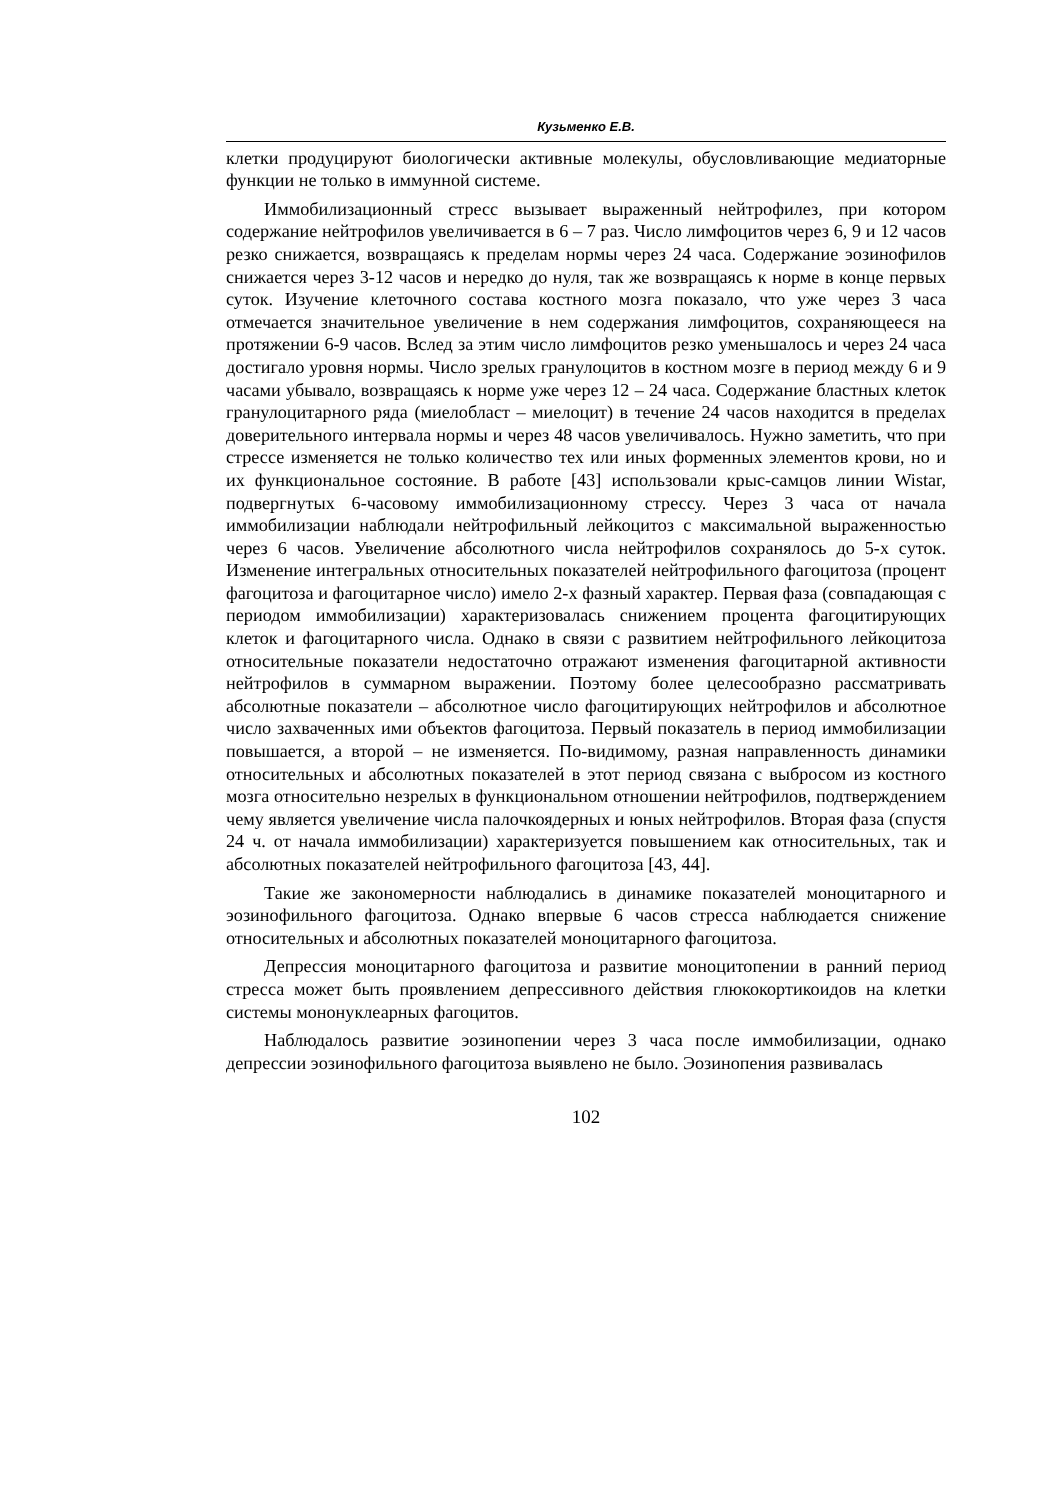Кузьменко Е.В.
клетки продуцируют биологически активные молекулы, обусловливающие медиаторные функции не только в иммунной системе.
Иммобилизационный стресс вызывает выраженный нейтрофилез, при котором содержание нейтрофилов увеличивается в 6 – 7 раз. Число лимфоцитов через 6, 9 и 12 часов резко снижается, возвращаясь к пределам нормы через 24 часа. Содержание эозинофилов снижается через 3-12 часов и нередко до нуля, так же возвращаясь к норме в конце первых суток. Изучение клеточного состава костного мозга показало, что уже через 3 часа отмечается значительное увеличение в нем содержания лимфоцитов, сохраняющееся на протяжении 6-9 часов. Вслед за этим число лимфоцитов резко уменьшалось и через 24 часа достигало уровня нормы. Число зрелых гранулоцитов в костном мозге в период между 6 и 9 часами убывало, возвращаясь к норме уже через 12 – 24 часа. Содержание бластных клеток гранулоцитарного ряда (миелобласт – миелоцит) в течение 24 часов находится в пределах доверительного интервала нормы и через 48 часов увеличивалось. Нужно заметить, что при стрессе изменяется не только количество тех или иных форменных элементов крови, но и их функциональное состояние. В работе [43] использовали крыс-самцов линии Wistar, подвергнутых 6-часовому иммобилизационному стрессу. Через 3 часа от начала иммобилизации наблюдали нейтрофильный лейкоцитоз с максимальной выраженностью через 6 часов. Увеличение абсолютного числа нейтрофилов сохранялось до 5-х суток. Изменение интегральных относительных показателей нейтрофильного фагоцитоза (процент фагоцитоза и фагоцитарное число) имело 2-х фазный характер. Первая фаза (совпадающая с периодом иммобилизации) характеризовалась снижением процента фагоцитирующих клеток и фагоцитарного числа. Однако в связи с развитием нейтрофильного лейкоцитоза относительные показатели недостаточно отражают изменения фагоцитарной активности нейтрофилов в суммарном выражении. Поэтому более целесообразно рассматривать абсолютные показатели – абсолютное число фагоцитирующих нейтрофилов и абсолютное число захваченных ими объектов фагоцитоза. Первый показатель в период иммобилизации повышается, а второй – не изменяется. По-видимому, разная направленность динамики относительных и абсолютных показателей в этот период связана с выбросом из костного мозга относительно незрелых в функциональном отношении нейтрофилов, подтверждением чему является увеличение числа палочкоядерных и юных нейтрофилов. Вторая фаза (спустя 24 ч. от начала иммобилизации) характеризуется повышением как относительных, так и абсолютных показателей нейтрофильного фагоцитоза [43, 44].
Такие же закономерности наблюдались в динамике показателей моноцитарного и эозинофильного фагоцитоза. Однако впервые 6 часов стресса наблюдается снижение относительных и абсолютных показателей моноцитарного фагоцитоза.
Депрессия моноцитарного фагоцитоза и развитие моноцитопении в ранний период стресса может быть проявлением депрессивного действия глюкокортикоидов на клетки системы мононуклеарных фагоцитов.
Наблюдалось развитие эозинопении через 3 часа после иммобилизации, однако депрессии эозинофильного фагоцитоза выявлено не было. Эозинопения развивалась
102